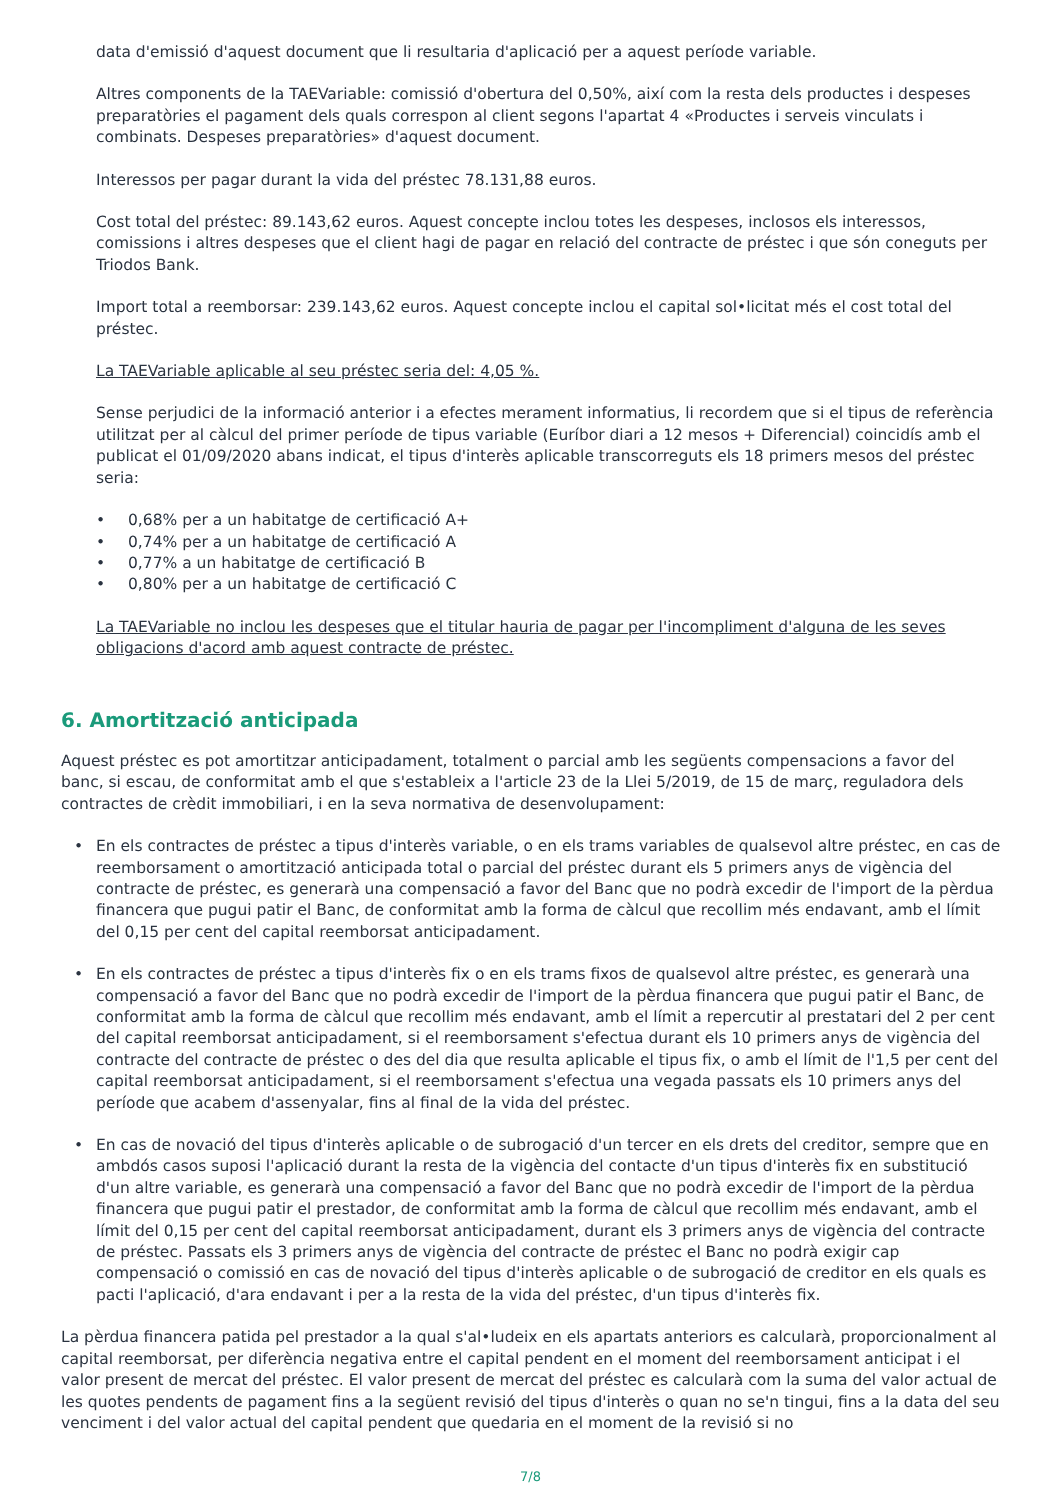data d'emissió d'aquest document que li resultaria d'aplicació per a aquest període variable.
Altres components de la TAEVariable: comissió d'obertura del 0,50%, així com la resta dels productes i despeses preparatòries el pagament dels quals correspon al client segons l'apartat 4 «Productes i serveis vinculats i combinats. Despeses preparatòries» d'aquest document.
Interessos per pagar durant la vida del préstec 78.131,88 euros.
Cost total del préstec: 89.143,62 euros. Aquest concepte inclou totes les despeses, inclosos els interessos, comissions i altres despeses que el client hagi de pagar en relació del contracte de préstec i que són coneguts per Triodos Bank.
Import total a reemborsar: 239.143,62 euros. Aquest concepte inclou el capital sol•licitat més el cost total del préstec.
La TAEVariable aplicable al seu préstec seria del: 4,05 %.
Sense perjudici de la informació anterior i a efectes merament informatius, li recordem que si el tipus de referència utilitzat per al càlcul del primer període de tipus variable (Euríbor diari a 12 mesos + Diferencial) coincidís amb el publicat el 01/09/2020 abans indicat, el tipus d'interès aplicable transcorreguts els 18 primers mesos del préstec seria:
• 0,68% per a un habitatge de certificació A+
• 0,74% per a un habitatge de certificació A
• 0,77% a un habitatge de certificació B
• 0,80% per a un habitatge de certificació C
La TAEVariable no inclou les despeses que el titular hauria de pagar per l'incompliment d'alguna de les seves obligacions d'acord amb aquest contracte de préstec.
6. Amortització anticipada
Aquest préstec es pot amortitzar anticipadament, totalment o parcial amb les següents compensacions a favor del banc, si escau, de conformitat amb el que s'estableix a l'article 23 de la Llei 5/2019, de 15 de març, reguladora dels contractes de crèdit immobiliari, i en la seva normativa de desenvolupament:
• En els contractes de préstec a tipus d'interès variable, o en els trams variables de qualsevol altre préstec, en cas de reemborsament o amortització anticipada total o parcial del préstec durant els 5 primers anys de vigència del contracte de préstec, es generarà una compensació a favor del Banc que no podrà excedir de l'import de la pèrdua financera que pugui patir el Banc, de conformitat amb la forma de càlcul que recollim més endavant, amb el límit del 0,15 per cent del capital reemborsat anticipadament.
• En els contractes de préstec a tipus d'interès fix o en els trams fixos de qualsevol altre préstec, es generarà una compensació a favor del Banc que no podrà excedir de l'import de la pèrdua financera que pugui patir el Banc, de conformitat amb la forma de càlcul que recollim més endavant, amb el límit a repercutir al prestatari del 2 per cent del capital reemborsat anticipadament, si el reemborsament s'efectua durant els 10 primers anys de vigència del contracte del contracte de préstec o des del dia que resulta aplicable el tipus fix, o amb el límit de l'1,5 per cent del capital reemborsat anticipadament, si el reemborsament s'efectua una vegada passats els 10 primers anys del període que acabem d'assenyalar, fins al final de la vida del préstec.
• En cas de novació del tipus d'interès aplicable o de subrogació d'un tercer en els drets del creditor, sempre que en ambdós casos suposi l'aplicació durant la resta de la vigència del contacte d'un tipus d'interès fix en substitució d'un altre variable, es generarà una compensació a favor del Banc que no podrà excedir de l'import de la pèrdua financera que pugui patir el prestador, de conformitat amb la forma de càlcul que recollim més endavant, amb el límit del 0,15 per cent del capital reemborsat anticipadament, durant els 3 primers anys de vigència del contracte de préstec. Passats els 3 primers anys de vigència del contracte de préstec el Banc no podrà exigir cap compensació o comissió en cas de novació del tipus d'interès aplicable o de subrogació de creditor en els quals es pacti l'aplicació, d'ara endavant i per a la resta de la vida del préstec, d'un tipus d'interès fix.
La pèrdua financera patida pel prestador a la qual s'al•ludeix en els apartats anteriors es calcularà, proporcionalment al capital reemborsat, per diferència negativa entre el capital pendent en el moment del reemborsament anticipat i el valor present de mercat del préstec. El valor present de mercat del préstec es calcularà com la suma del valor actual de les quotes pendents de pagament fins a la següent revisió del tipus d'interès o quan no se'n tingui, fins a la data del seu venciment i del valor actual del capital pendent que quedaria en el moment de la revisió si no
7/8